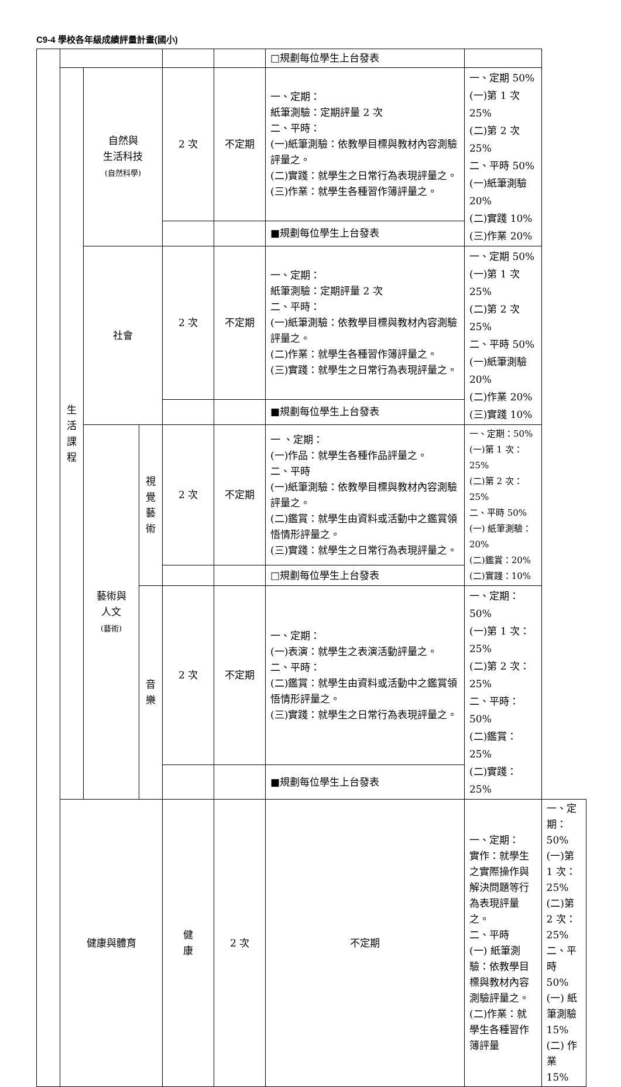C9-4 學校各年級成績評量計畫(國小)
| | | | | | | □規劃每位學生上台發表 | | |
| | 生 活 課 程 | 自然與 生活科技 (自然科學) | | 2 次 | 不定期 | 一、定期： 紙筆測驗：定期評量 2 次 二、平時： (一)紙筆測驗：依教學目標與教材內容測驗評量之。 (二)實踐：就學生之日常行為表現評量之。 (三)作業：就學生各種習作簿評量之。 | 一、定期 50% (一)第 1 次 25% (二)第 2 次 25% 二、平時 50% (一)紙筆測驗 20% (二)實踐 10% (三)作業 20% | |
| | | | | | | ■規劃每位學生上台發表 | | |
| | | 社會 | | 2 次 | 不定期 | 一、定期： 紙筆測驗：定期評量 2 次 二、平時： (一)紙筆測驗：依教學目標與教材內容測驗評量之。 (二)作業：就學生各種習作簿評量之。 (三)實踐：就學生之日常行為表現評量之。 | 一、定期 50% (一)第 1 次 25% (二)第 2 次 25% 二、平時 50% (一)紙筆測驗 20% (二)作業 20% (三)實踐 10% | |
| | | | | | | ■規劃每位學生上台發表 | | |
| | | 藝術與 人文 (藝術) | 視 覺 藝 術 | 2 次 | 不定期 | 一 、定期： (一)作品：就學生各種作品評量之。 二、平時 (一)紙筆測驗：依教學目標與教材內容測驗評量之。 (二)鑑賞：就學生由資料或活動中之鑑賞領悟情形評量之。 (三)實踐：就學生之日常行為表現評量之。 | 一、定期：50% (一)第 1 次：25% (二)第 2 次：25% 二、平時 50% (一) 紙筆測驗：20% (二)鑑賞：20% (二)實踐：10% | |
| | | | | | | □規劃每位學生上台發表 | | |
| | | | 音 樂 | 2 次 | 不定期 | 一、定期： (一)表演：就學生之表演活動評量之。 二、平時： (二)鑑賞：就學生由資料或活動中之鑑賞領悟情形評量之。 (三)實踐：就學生之日常行為表現評量之。 | 一、定期：50% (一)第 1 次：25% (二)第 2 次：25% 二、平時：50% (二)鑑賞：25% (二)實踐：25% | |
| | | | | | | ■規劃每位學生上台發表 | | |
| | 健康與體育 | | | 健 康 | 2 次 | 不定期 | 一、定期： 實作：就學生之實際操作與解決問題等行為表現評量之。 二、平時 (一) 紙筆測驗：依教學目標與教材內容測驗評量之。 (二)作業：就學生各種習作簿評量 | 一、定期：50% (一)第 1 次：25% (二)第 2 次：25% 二、平時 50% (一) 紙筆測驗 15% (二) 作業 15% |